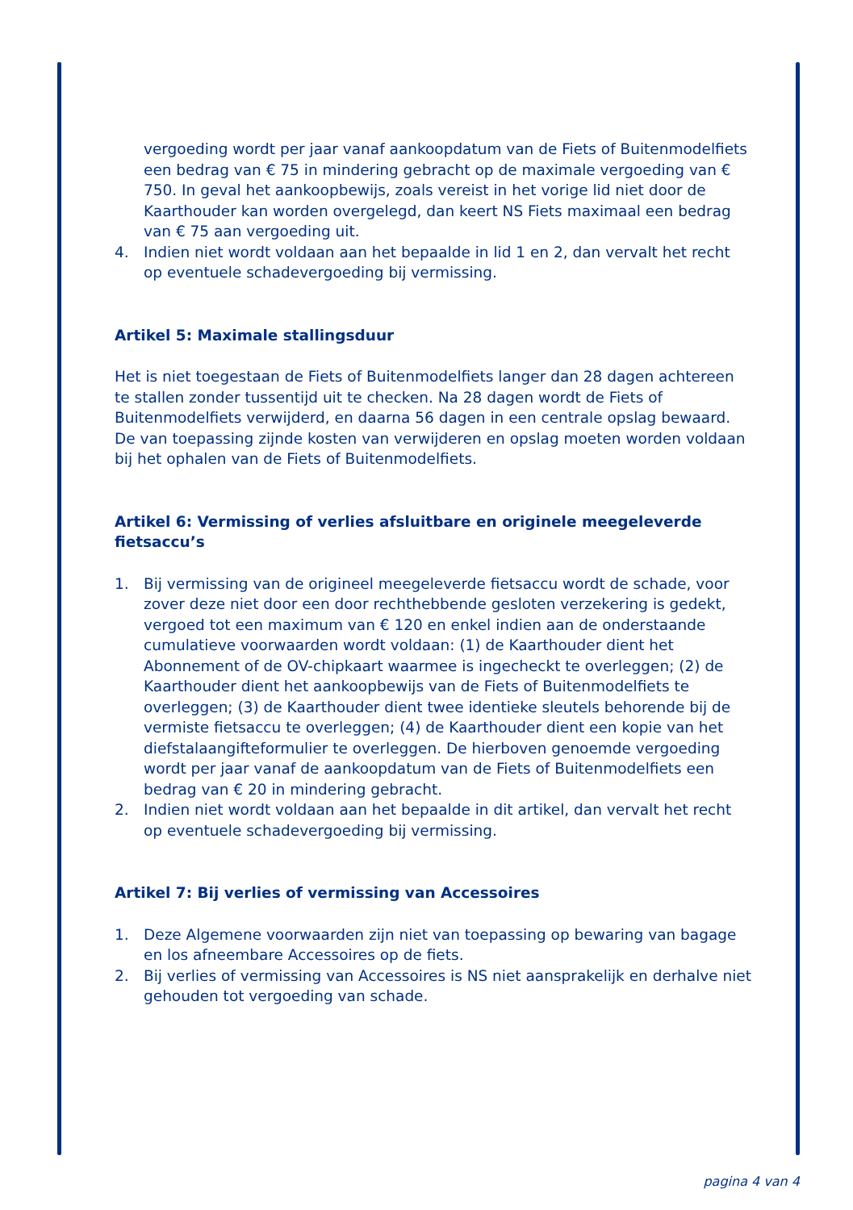vergoeding wordt per jaar vanaf aankoopdatum van de Fiets of Buitenmodelfiets een bedrag van € 75 in mindering gebracht op de maximale vergoeding van € 750. In geval het aankoopbewijs, zoals vereist in het vorige lid niet door de Kaarthouder kan worden overgelegd, dan keert NS Fiets maximaal een bedrag van € 75 aan vergoeding uit.
4. Indien niet wordt voldaan aan het bepaalde in lid 1 en 2, dan vervalt het recht op eventuele schadevergoeding bij vermissing.
Artikel 5: Maximale stallingsduur
Het is niet toegestaan de Fiets of Buitenmodelfiets langer dan 28 dagen achtereen te stallen zonder tussentijd uit te checken. Na 28 dagen wordt de Fiets of Buitenmodelfiets verwijderd, en daarna 56 dagen in een centrale opslag bewaard.
De van toepassing zijnde kosten van verwijderen en opslag moeten worden voldaan bij het ophalen van de Fiets of Buitenmodelfiets.
Artikel 6: Vermissing of verlies afsluitbare en originele meegeleverde fietsaccu’s
1. Bij vermissing van de origineel meegeleverde fietsaccu wordt de schade, voor zover deze niet door een door rechthebbende gesloten verzekering is gedekt, vergoed tot een maximum van € 120 en enkel indien aan de onderstaande cumulatieve voorwaarden wordt voldaan: (1) de Kaarthouder dient het Abonnement of de OV-chipkaart waarmee is ingecheckt te overleggen; (2) de Kaarthouder dient het aankoopbewijs van de Fiets of Buitenmodelfiets te overleggen; (3) de Kaarthouder dient twee identieke sleutels behorende bij de vermiste fietsaccu te overleggen; (4) de Kaarthouder dient een kopie van het diefstalaangifteformulier te overleggen. De hierboven genoemde vergoeding wordt per jaar vanaf de aankoopdatum van de Fiets of Buitenmodelfiets een bedrag van € 20 in mindering gebracht.
2. Indien niet wordt voldaan aan het bepaalde in dit artikel, dan vervalt het recht op eventuele schadevergoeding bij vermissing.
Artikel 7: Bij verlies of vermissing van Accessoires
1. Deze Algemene voorwaarden zijn niet van toepassing op bewaring van bagage en los afneembare Accessoires op de fiets.
2. Bij verlies of vermissing van Accessoires is NS niet aansprakelijk en derhalve niet gehouden tot vergoeding van schade.
pagina 4 van 4